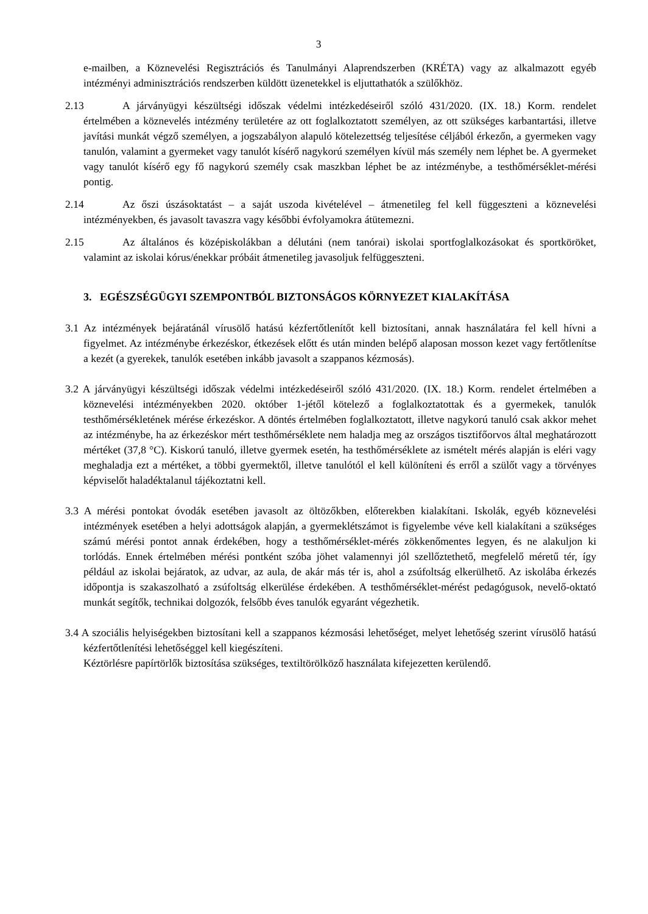3
e-mailben, a Köznevelési Regisztrációs és Tanulmányi Alaprendszerben (KRÉTA) vagy az alkalmazott egyéb intézményi adminisztrációs rendszerben küldött üzenetekkel is eljuttathatók a szülőkhöz.
2.13 A járványügyi készültségi időszak védelmi intézkedéseiről szóló 431/2020. (IX. 18.) Korm. rendelet értelmében a köznevelés intézmény területére az ott foglalkoztatott személyen, az ott szükséges karbantartási, illetve javítási munkát végző személyen, a jogszabályon alapuló kötelezettség teljesítése céljából érkezőn, a gyermeken vagy tanulón, valamint a gyermeket vagy tanulót kísérő nagykorú személyen kívül más személy nem léphet be. A gyermeket vagy tanulót kísérő egy fő nagykorú személy csak maszkban léphet be az intézménybe, a testhőmérséklet-mérési pontig.
2.14 Az őszi úszásoktatást – a saját uszoda kivételével – átmenetileg fel kell függeszteni a köznevelési intézményekben, és javasolt tavaszra vagy későbbi évfolyamokra átütemezni.
2.15 Az általános és középiskolákban a délutáni (nem tanórai) iskolai sportfoglalkozásokat és sportköröket, valamint az iskolai kórus/énekkar próbáit átmenetileg javasoljuk felfüggeszteni.
3. EGÉSZSÉGÜGYI SZEMPONTBÓL BIZTONSÁGOS KÖRNYEZET KIALAKÍTÁSA
3.1 Az intézmények bejáratánál vírusölő hatású kézfertőtlenítőt kell biztosítani, annak használatára fel kell hívni a figyelmet. Az intézménybe érkezéskor, étkezések előtt és után minden belépő alaposan mosson kezet vagy fertőtlenítse a kezét (a gyerekek, tanulók esetében inkább javasolt a szappanos kézmosás).
3.2 A járványügyi készültségi időszak védelmi intézkedéseiről szóló 431/2020. (IX. 18.) Korm. rendelet értelmében a köznevelési intézményekben 2020. október 1-jétől kötelező a foglalkoztatottak és a gyermekek, tanulók testhőmérsékletének mérése érkezéskor. A döntés értelmében foglalkoztatott, illetve nagykorú tanuló csak akkor mehet az intézménybe, ha az érkezéskor mért testhőmérséklete nem haladja meg az országos tisztifőorvos által meghatározott mértéket (37,8 °C). Kiskorú tanuló, illetve gyermek esetén, ha testhőmérséklete az ismételt mérés alapján is eléri vagy meghaladja ezt a mértéket, a többi gyermektől, illetve tanulótól el kell különíteni és erről a szülőt vagy a törvényes képviselőt haladéktalanul tájékoztatni kell.
3.3 A mérési pontokat óvodák esetében javasolt az öltözőkben, előterekben kialakítani. Iskolák, egyéb köznevelési intézmények esetében a helyi adottságok alapján, a gyermeklétszámot is figyelembe véve kell kialakítani a szükséges számú mérési pontot annak érdekében, hogy a testhőmérséklet-mérés zökkenőmentes legyen, és ne alakuljon ki torlódás. Ennek értelmében mérési pontként szóba jöhet valamennyi jól szellőztethető, megfelelő méretű tér, így például az iskolai bejáratok, az udvar, az aula, de akár más tér is, ahol a zsúfoltság elkerülhető. Az iskolába érkezés időpontja is szakaszolható a zsúfoltság elkerülése érdekében. A testhőmérséklet-mérést pedagógusok, nevelő-oktató munkát segítők, technikai dolgozók, felsőbb éves tanulók egyaránt végezhetik.
3.4 A szociális helyiségekben biztosítani kell a szappanos kézmosási lehetőséget, melyet lehetőség szerint vírusölő hatású kézfertőtlenítési lehetőséggel kell kiegészíteni.
Kéztörlésre papírtörlők biztosítása szükséges, textiltörölköző használata kifejezetten kerülendő.